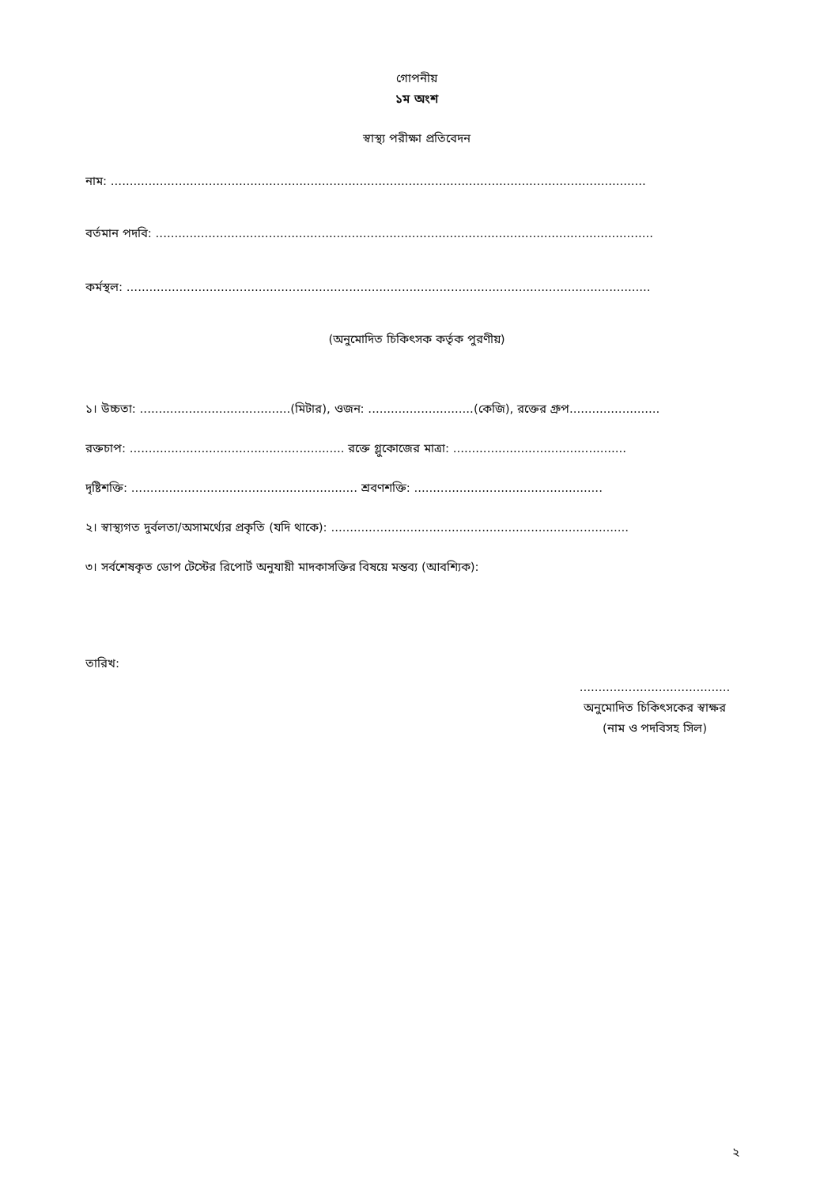গোপনীয়
১ম অংশ
স্বাস্থ্য পরীক্ষা প্রতিবেদন
নাম: ..............................................................................................................................................
বর্তমান পদবি: ....................................................................................................................................
কর্মস্থল: ...........................................................................................................................................
(অনুমোদিত চিকিৎসক কর্তৃক পুরণীয়)
১। উচ্চতা: ........................................(মিটার), ওজন: ............................(কেজি), রক্তের গ্রুপ........................
রক্তচাপ: ......................................................... রক্তে গ্লুকোজের মাত্রা: ..............................................
দৃষ্টিশক্তি: ............................................................ শ্রবণশক্তি: ..................................................
২। স্বাস্থ্যগত দুর্বলতা/অসামর্থ্যের প্রকৃতি (যদি থাকে): ...............................................................................
৩। সর্বশেষকৃত ডোপ টেস্টের রিপোর্ট অনুযায়ী মাদকাসক্তির বিষয়ে মন্তব্য (আবশ্যিক):
তারিখ:
........................................
অনুমোদিত চিকিৎসকের স্বাক্ষর
(নাম ও পদবিসহ সিল)
২